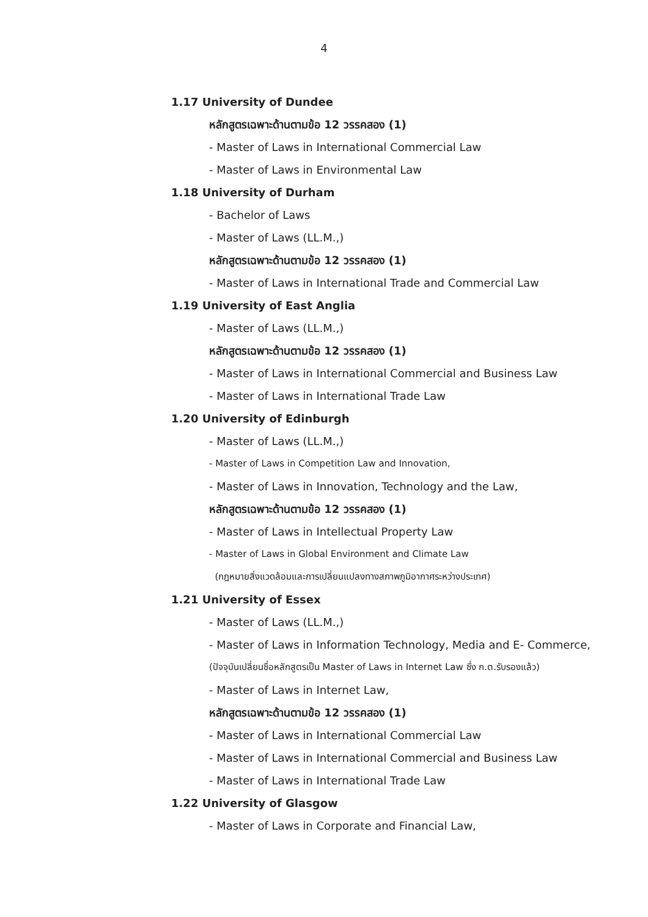4
1.17 University of Dundee
หลักสูตรเฉพาะด้านตามข้อ 12 วรรคสอง (1)
- Master of Laws in International Commercial Law
- Master of Laws in Environmental Law
1.18 University of Durham
- Bachelor of Laws
- Master of Laws (LL.M.,)
หลักสูตรเฉพาะด้านตามข้อ 12 วรรคสอง (1)
- Master of Laws in International Trade and Commercial Law
1.19 University of East Anglia
- Master of Laws (LL.M.,)
หลักสูตรเฉพาะด้านตามข้อ 12 วรรคสอง (1)
- Master of Laws in International Commercial and Business Law
- Master of Laws in International Trade Law
1.20 University of Edinburgh
- Master of Laws (LL.M.,)
- Master of Laws in Competition Law and Innovation,
- Master of Laws in Innovation, Technology and the Law,
หลักสูตรเฉพาะด้านตามข้อ 12 วรรคสอง (1)
- Master of Laws in Intellectual Property Law
- Master of Laws in Global Environment and Climate Law
(กฎหมายสิ่งแวดล้อมและการเปลี่ยนแปลงทางสภาพภูมิอากาศระหว่างประเทศ)
1.21 University of Essex
- Master of Laws (LL.M.,)
- Master of Laws in Information Technology, Media and E- Commerce,
(ปัจจุบันเปลี่ยนชื่อหลักสูตรเป็น Master of Laws in Internet Law ซึ่ง ก.ต.รับรองแล้ว)
- Master of Laws in Internet Law,
หลักสูตรเฉพาะด้านตามข้อ 12 วรรคสอง (1)
- Master of Laws in International Commercial Law
- Master of Laws in International Commercial and Business Law
- Master of Laws in International Trade Law
1.22 University of Glasgow
- Master of Laws in Corporate and Financial Law,